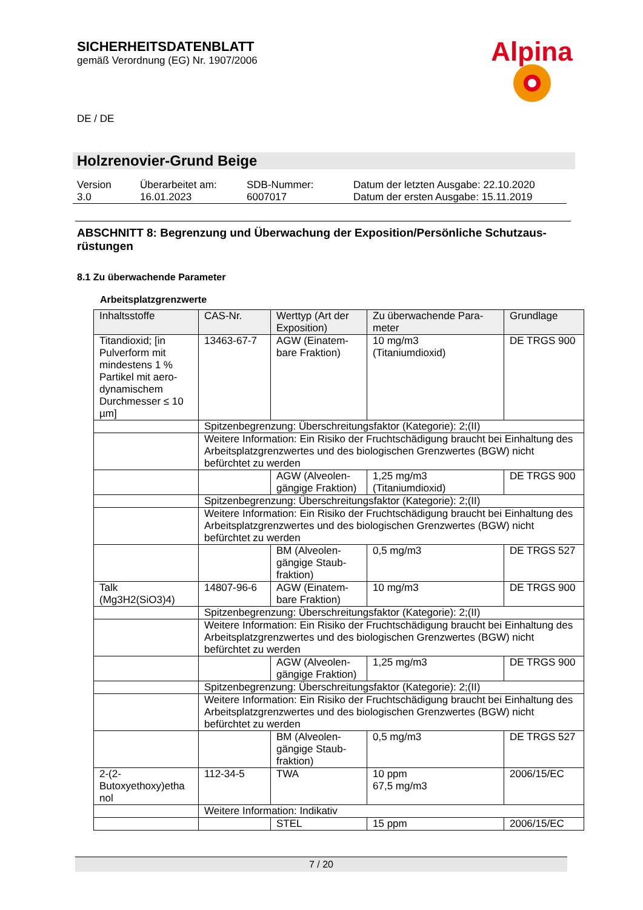SICHERHEITSDATENBLATT
gemäß Verordnung (EG) Nr. 1907/2006
Alpina
DE / DE
Holzrenovier-Grund Beige
| Version 3.0 | Überarbeitet am: 16.01.2023 | SDB-Nummer: 6007017 | Datum der letzten Ausgabe: 22.10.2020 Datum der ersten Ausgabe: 15.11.2019 |
ABSCHNITT 8: Begrenzung und Überwachung der Exposition/Persönliche Schutzaus-rüstungen
8.1 Zu überwachende Parameter
Arbeitsplatzgrenzwerte
| Inhaltsstoffe | CAS-Nr. | Werttyp (Art der Exposition) | Zu überwachende Para-meter | Grundlage |
| --- | --- | --- | --- | --- |
| Titandioxid; [in Pulverform mit mindestens 1 % Partikel mit aero-dynamischem Durchmesser ≤ 10 µm] | 13463-67-7 | AGW (Einatem-bare Fraktion) | 10 mg/m3 (Titaniumdioxid) | DE TRGS 900 |
| | Spitzenbegrenzung: Überschreitungsfaktor (Kategorie): 2;(II) | | | |
| | Weitere Information: Ein Risiko der Fruchtschädigung braucht bei Einhaltung des Arbeitsplatzgrenzwertes und des biologischen Grenzwertes (BGW) nicht befürchtet zu werden | | | |
| | | AGW (Alveolen-gängige Fraktion) | 1,25 mg/m3 (Titaniumdioxid) | DE TRGS 900 |
| | Spitzenbegrenzung: Überschreitungsfaktor (Kategorie): 2;(II) | | | |
| | Weitere Information: Ein Risiko der Fruchtschädigung braucht bei Einhaltung des Arbeitsplatzgrenzwertes und des biologischen Grenzwertes (BGW) nicht befürchtet zu werden | | | |
| | | BM (Alveolen-gängige Staub-fraktion) | 0,5 mg/m3 | DE TRGS 527 |
| Talk (Mg3H2(SiO3)4) | 14807-96-6 | AGW (Einatem-bare Fraktion) | 10 mg/m3 | DE TRGS 900 |
| | Spitzenbegrenzung: Überschreitungsfaktor (Kategorie): 2;(II) | | | |
| | Weitere Information: Ein Risiko der Fruchtschädigung braucht bei Einhaltung des Arbeitsplatzgrenzwertes und des biologischen Grenzwertes (BGW) nicht befürchtet zu werden | | | |
| | | AGW (Alveolen-gängige Fraktion) | 1,25 mg/m3 | DE TRGS 900 |
| | Spitzenbegrenzung: Überschreitungsfaktor (Kategorie): 2;(II) | | | |
| | Weitere Information: Ein Risiko der Fruchtschädigung braucht bei Einhaltung des Arbeitsplatzgrenzwertes und des biologischen Grenzwertes (BGW) nicht befürchtet zu werden | | | |
| | | BM (Alveolen-gängige Staub-fraktion) | 0,5 mg/m3 | DE TRGS 527 |
| 2-(2-Butoxyethoxy)etha nol | 112-34-5 | TWA | 10 ppm 67,5 mg/m3 | 2006/15/EC |
| | Weitere Information: Indikativ | | | |
| | | STEL | 15 ppm | 2006/15/EC |
7 / 20